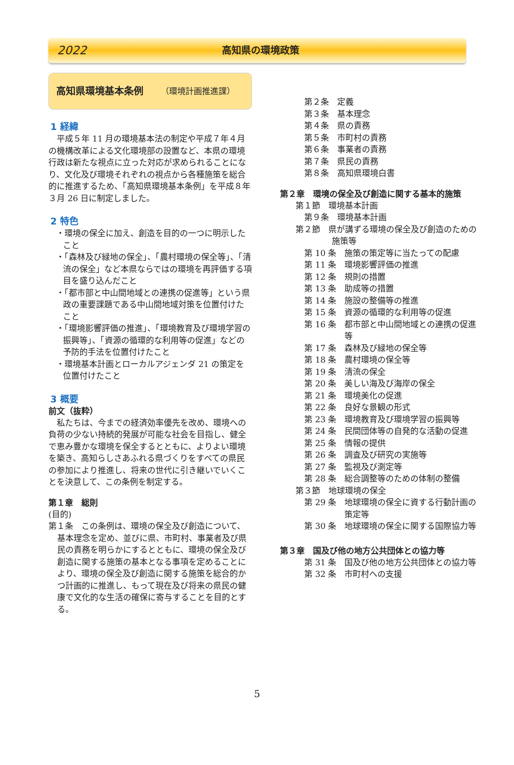2022 高知県の環境政策
高知県環境基本条例 （環境計画推進課）
1 経緯
平成５年 11 月の環境基本法の制定や平成７年４月の機構改革による文化環境部の設置など、本県の環境行政は新たな視点に立った対応が求められることになり、文化及び環境それぞれの視点から各種施策を総合的に推進するため、「高知県環境基本条例」を平成８年３月 26 日に制定しました。
2 特色
・環境の保全に加え、創造を目的の一つに明示したこと
・「森林及び緑地の保全」、「農村環境の保全等」、「清流の保全」など本県ならではの環境を再評価する項目を盛り込んだこと
・「都市部と中山間地域との連携の促進等」という県政の重要課題である中山間地域対策を位置付けたこと
・「環境影響評価の推進」、「環境教育及び環境学習の振興等」、「資源の循環的な利用等の促進」などの予防的手法を位置付けたこと
・環境基本計画とローカルアジェンダ 21 の策定を位置付けたこと
3 概要
前文（抜粋）
私たちは、今までの経済効率優先を改め、環境への負荷の少ない持続的発展が可能な社会を目指し、健全で恵み豊かな環境を保全するとともに、よりよい環境を築き、高知らしさあふれる県づくりをすべての県民の参加により推進し、将来の世代に引き継いでいくことを決意して、この条例を制定する。
第１章　総則
(目的)
第１条　この条例は、環境の保全及び創造について、基本理念を定め、並びに県、市町村、事業者及び県民の責務を明らかにするとともに、環境の保全及び創造に関する施策の基本となる事項を定めることにより、環境の保全及び創造に関する施策を総合的かつ計画的に推進し、もって現在及び将来の県民の健康で文化的な生活の確保に寄与することを目的とする。
第２条　定義
第３条　基本理念
第４条　県の責務
第５条　市町村の責務
第６条　事業者の責務
第７条　県民の責務
第８条　高知県環境白書
第２章　環境の保全及び創造に関する基本的施策
第１節　環境基本計画
第９条　環境基本計画
第２節　県が講ずる環境の保全及び創造のための施策等
第 10 条　施策の策定等に当たっての配慮
第 11 条　環境影響評価の推進
第 12 条　規則の措置
第 13 条　助成等の措置
第 14 条　施設の整備等の推進
第 15 条　資源の循環的な利用等の促進
第 16 条　都市部と中山間地域との連携の促進等
第 17 条　森林及び緑地の保全等
第 18 条　農村環境の保全等
第 19 条　清流の保全
第 20 条　美しい海及び海岸の保全
第 21 条　環境美化の促進
第 22 条　良好な景観の形式
第 23 条　環境教育及び環境学習の振興等
第 24 条　民間団体等の自発的な活動の促進
第 25 条　情報の提供
第 26 条　調査及び研究の実施等
第 27 条　監視及び測定等
第 28 条　総合調整等のための体制の整備
第３節　地球環境の保全
第 29 条　地球環境の保全に資する行動計画の策定等
第 30 条　地球環境の保全に関する国際協力等
第３章　国及び他の地方公共団体との協力等
第 31 条　国及び他の地方公共団体との協力等
第 32 条　市町村への支援
5